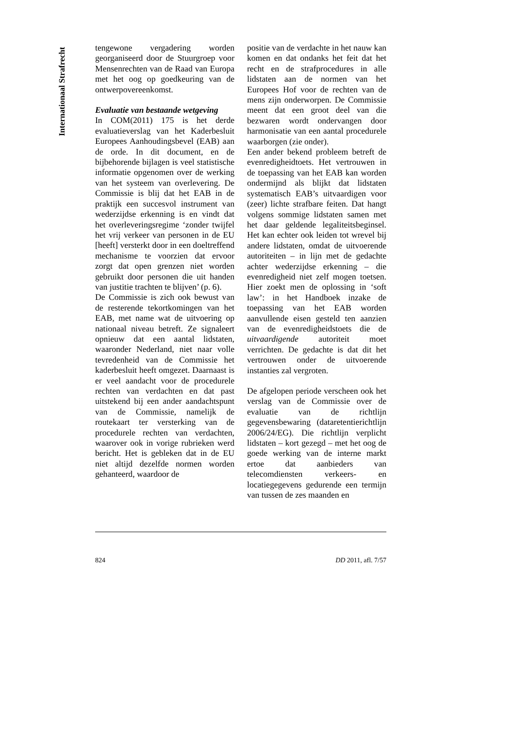Internationaal Strafrecht
tengewone vergadering worden georganiseerd door de Stuurgroep voor Mensenrechten van de Raad van Europa met het oog op goedkeuring van de ontwerpovereenkomst.
Evaluatie van bestaande wetgeving
In COM(2011) 175 is het derde evaluatieverslag van het Kaderbesluit Europees Aanhoudingsbevel (EAB) aan de orde. In dit document, en de bijbehorende bijlagen is veel statistische informatie opgenomen over de werking van het systeem van overlevering. De Commissie is blij dat het EAB in de praktijk een succesvol instrument van wederzijdse erkenning is en vindt dat het overleveringsregime ‘zonder twijfel het vrij verkeer van personen in de EU [heeft] versterkt door in een doeltreffend mechanisme te voorzien dat ervoor zorgt dat open grenzen niet worden gebruikt door personen die uit handen van justitie trachten te blijven’ (p. 6).
De Commissie is zich ook bewust van de resterende tekortkomingen van het EAB, met name wat de uitvoering op nationaal niveau betreft. Ze signaleert opnieuw dat een aantal lidstaten, waaronder Nederland, niet naar volle tevredenheid van de Commissie het kaderbesluit heeft omgezet. Daarnaast is er veel aandacht voor de procedurele rechten van verdachten en dat past uitstekend bij een ander aandachtspunt van de Commissie, namelijk de routekaart ter versterking van de procedurele rechten van verdachten, waarover ook in vorige rubrieken werd bericht. Het is gebleken dat in de EU niet altijd dezelfde normen worden gehanteerd, waardoor de
positie van de verdachte in het nauw kan komen en dat ondanks het feit dat het recht en de strafprocedures in alle lidstaten aan de normen van het Europees Hof voor de rechten van de mens zijn onderworpen. De Commissie meent dat een groot deel van die bezwaren wordt ondervangen door harmonisatie van een aantal procedurele waarborgen (zie onder).
Een ander bekend probleem betreft de evenredigheidtoets. Het vertrouwen in de toepassing van het EAB kan worden ondermijnd als blijkt dat lidstaten systematisch EAB’s uitvaardigen voor (zeer) lichte strafbare feiten. Dat hangt volgens sommige lidstaten samen met het daar geldende legaliteitsbeginsel. Het kan echter ook leiden tot wrevel bij andere lidstaten, omdat de uitvoerende autoriteiten – in lijn met de gedachte achter wederzijdse erkenning – die evenredigheid niet zelf mogen toetsen. Hier zoekt men de oplossing in ‘soft law’: in het Handboek inzake de toepassing van het EAB worden aanvullende eisen gesteld ten aanzien van de evenredigheidstoets die de uitvaardigende autoriteit moet verrichten. De gedachte is dat dit het vertrouwen onder de uitvoerende instanties zal vergroten.
De afgelopen periode verscheen ook het verslag van de Commissie over de evaluatie van de richtlijn gegevensbewaring (dataretentierichtlijn 2006/24/EG). Die richtlijn verplicht lidstaten – kort gezegd – met het oog de goede werking van de interne markt ertoe dat aanbieders van telecomdiensten verkeers- en locatiegegevens gedurende een termijn van tussen de zes maanden en
824 DD 2011, afl. 7/57